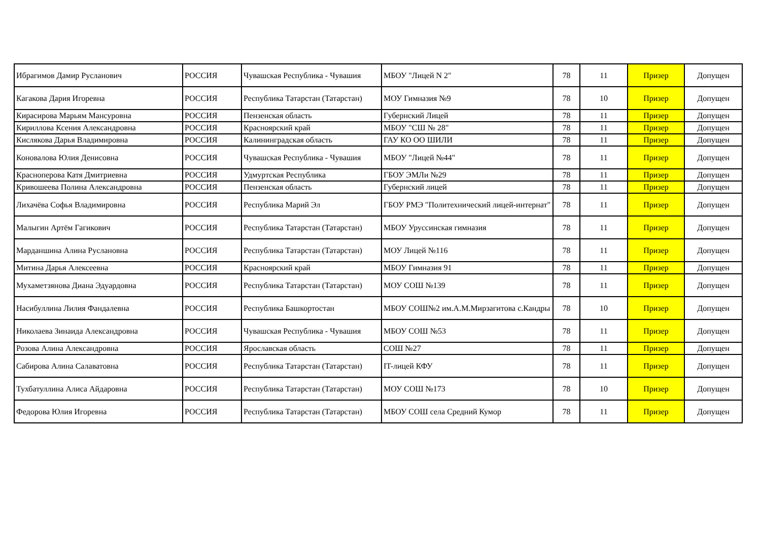| Ибрагимов Дамир Русланович | РОССИЯ | Чувашская Республика - Чувашия | МБОУ "Лицей N 2" | 78 | 11 | Призер | Допущен |
| Кагакова Дария Игоревна | РОССИЯ | Республика Татарстан (Татарстан) | МОУ Гимназия №9 | 78 | 10 | Призер | Допущен |
| Кирасирова Марьям Мансуровна | РОССИЯ | Пензенская область | Губернский Лицей | 78 | 11 | Призер | Допущен |
| Кириллова Ксения Александровна | РОССИЯ | Красноярский край | МБОУ "СШ № 28" | 78 | 11 | Призер | Допущен |
| Кислякова Дарья Владимировна | РОССИЯ | Калининградская область | ГАУ КО ОО ШИЛИ | 78 | 11 | Призер | Допущен |
| Коновалова Юлия Денисовна | РОССИЯ | Чувашская Республика - Чувашия | МБОУ "Лицей №44" | 78 | 11 | Призер | Допущен |
| Красноперова Катя Дмитриевна | РОССИЯ | Удмуртская Республика | ГБОУ ЭМЛи №29 | 78 | 11 | Призер | Допущен |
| Кривошеева Полина Александровна | РОССИЯ | Пензенская область | Губернский лицей | 78 | 11 | Призер | Допущен |
| Лихачёва Софья Владимировна | РОССИЯ | Республика Марий Эл | ГБОУ РМЭ "Политехнический лицей-интернат" | 78 | 11 | Призер | Допущен |
| Малыгин Артём Гагикович | РОССИЯ | Республика Татарстан (Татарстан) | МБОУ Уруссинская гимназия | 78 | 11 | Призер | Допущен |
| Марданшина Алина Руслановна | РОССИЯ | Республика Татарстан (Татарстан) | МОУ Лицей №116 | 78 | 11 | Призер | Допущен |
| Митина Дарья Алексеевна | РОССИЯ | Красноярский край | МБОУ Гимназия 91 | 78 | 11 | Призер | Допущен |
| Мухаметзянова Диана Эдуардовна | РОССИЯ | Республика Татарстан (Татарстан) | МОУ СОШ №139 | 78 | 11 | Призер | Допущен |
| Насибуллина Лилия Фандалевна | РОССИЯ | Республика Башкортостан | МБОУ СОШ№2 им.А.М.Мирзагитова с.Кандры | 78 | 10 | Призер | Допущен |
| Николаева Зинаида Александровна | РОССИЯ | Чувашская Республика - Чувашия | МБОУ СОШ №53 | 78 | 11 | Призер | Допущен |
| Розова Алина Александровна | РОССИЯ | Ярославская область | СОШ №27 | 78 | 11 | Призер | Допущен |
| Сабирова Алина Салаватовна | РОССИЯ | Республика Татарстан (Татарстан) | IT-лицей КФУ | 78 | 11 | Призер | Допущен |
| Тухбатуллина Алиса Айдаровна | РОССИЯ | Республика Татарстан (Татарстан) | МОУ СОШ №173 | 78 | 10 | Призер | Допущен |
| Федорова Юлия Игоревна | РОССИЯ | Республика Татарстан (Татарстан) | МБОУ СОШ села Средний Кумор | 78 | 11 | Призер | Допущен |